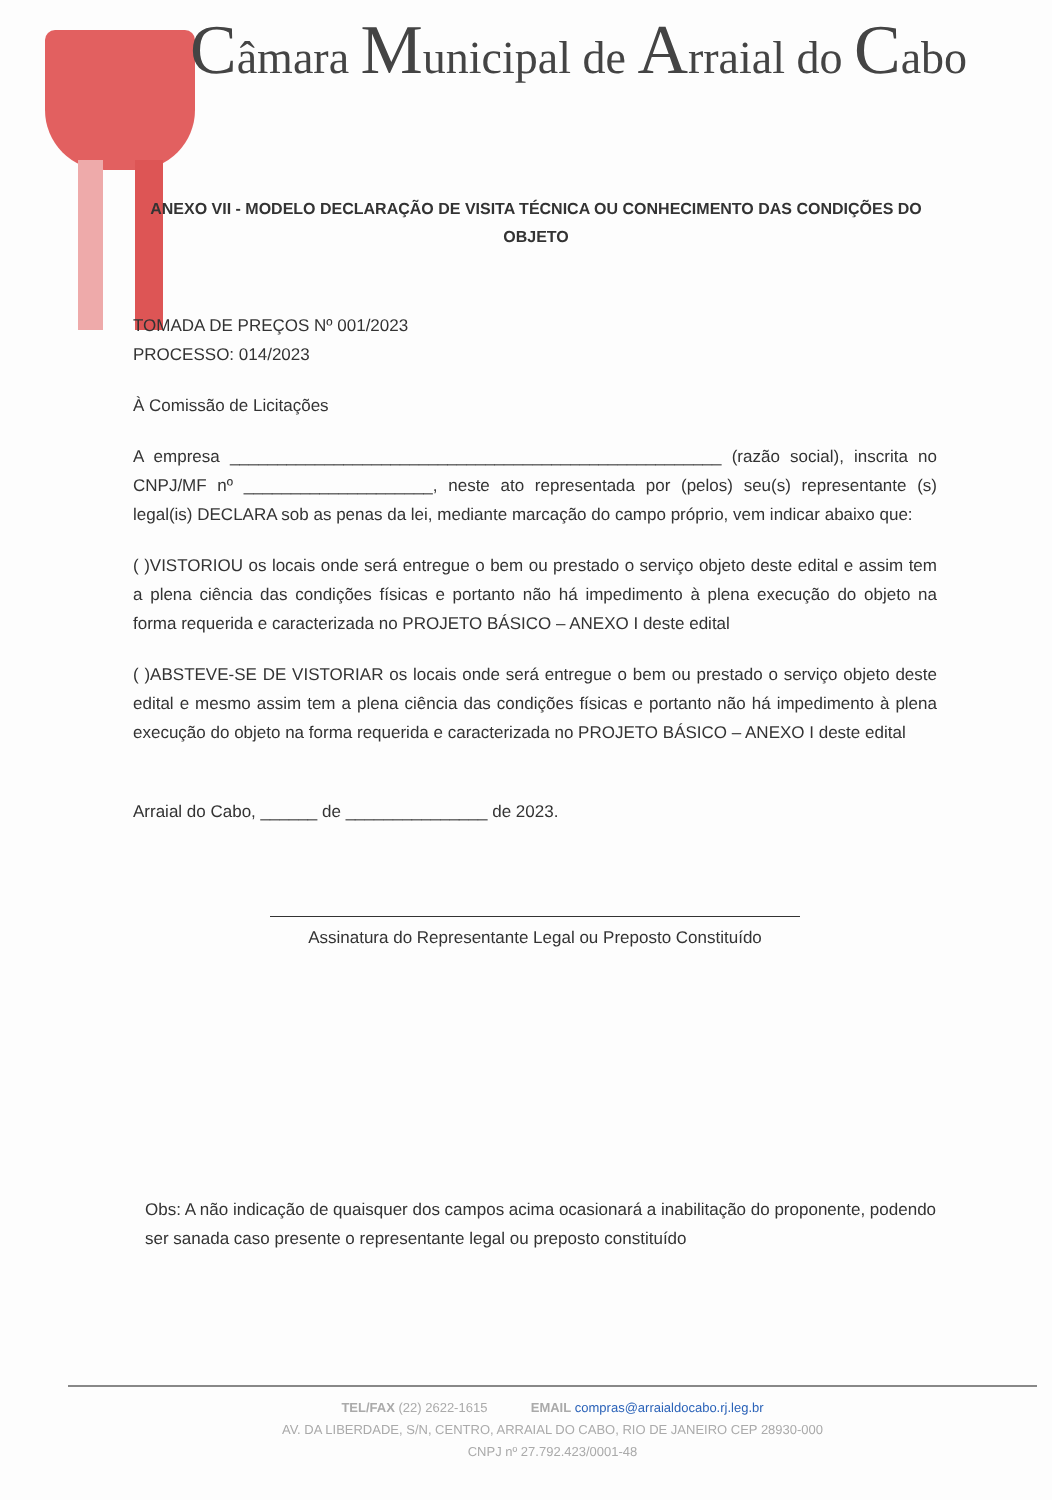Câmara Municipal de Arraial do Cabo
ANEXO VII - MODELO DECLARAÇÃO DE VISITA TÉCNICA OU CONHECIMENTO DAS CONDIÇÕES DO OBJETO
TOMADA DE PREÇOS Nº 001/2023
PROCESSO: 014/2023
À Comissão de Licitações
A empresa ____________________________________________________ (razão social), inscrita no CNPJ/MF nº ____________________, neste ato representada por (pelos) seu(s) representante (s) legal(is) DECLARA sob as penas da lei, mediante marcação do campo próprio, vem indicar abaixo que:
( )VISTORIOU os locais onde será entregue o bem ou prestado o serviço objeto deste edital e assim tem a plena ciência das condições físicas e portanto não há impedimento à plena execução do objeto na forma requerida e caracterizada no PROJETO BÁSICO – ANEXO I deste edital
( )ABSTEVE-SE DE VISTORIAR os locais onde será entregue o bem ou prestado o serviço objeto deste edital e mesmo assim tem a plena ciência das condições físicas e portanto não há impedimento à plena execução do objeto na forma requerida e caracterizada no PROJETO BÁSICO – ANEXO I deste edital
Arraial do Cabo, ______ de _______________ de 2023.
Assinatura do Representante Legal ou Preposto Constituído
Obs: A não indicação de quaisquer dos campos acima ocasionará a inabilitação do proponente, podendo ser sanada caso presente o representante legal ou preposto constituído
TEL/FAX (22) 2622-1615 EMAIL compras@arraialdocabo.rj.leg.br
AV. DA LIBERDADE, S/N, CENTRO, ARRAIAL DO CABO, RIO DE JANEIRO CEP 28930-000
CNPJ nº 27.792.423/0001-48